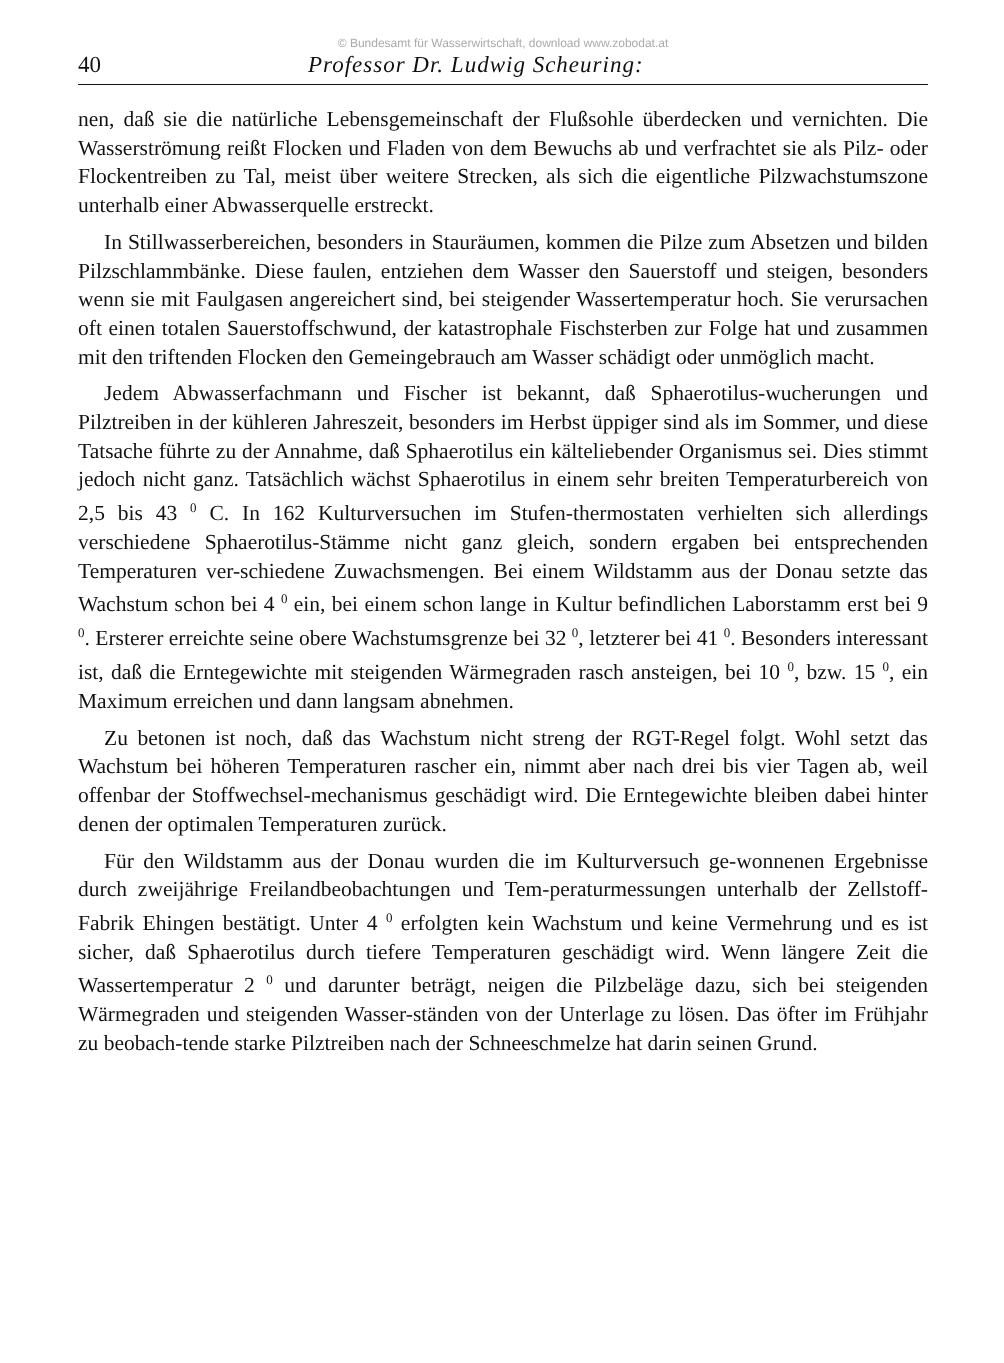© Bundesamt für Wasserwirtschaft, download www.zobodat.at
40 Professor Dr. Ludwig Scheuring:
nen, daß sie die natürliche Lebensgemeinschaft der Flußsohle überdecken und vernichten. Die Wasserströmung reißt Flocken und Fladen von dem Bewuchs ab und verfrachtet sie als Pilz- oder Flockentreiben zu Tal, meist über weitere Strecken, als sich die eigentliche Pilzwachstumszone unterhalb einer Abwasserquelle erstreckt.
In Stillwasserbereichen, besonders in Stauräumen, kommen die Pilze zum Absetzen und bilden Pilzschlammbänke. Diese faulen, entziehen dem Wasser den Sauerstoff und steigen, besonders wenn sie mit Faulgasen angereichert sind, bei steigender Wassertemperatur hoch. Sie verursachen oft einen totalen Sauerstoffschwund, der katastrophale Fischsterben zur Folge hat und zusammen mit den triftenden Flocken den Gemeingebrauch am Wasser schädigt oder unmöglich macht.
Jedem Abwasserfachmann und Fischer ist bekannt, daß Sphaerotilus-wucherungen und Pilztreiben in der kühleren Jahreszeit, besonders im Herbst üppiger sind als im Sommer, und diese Tatsache führte zu der Annahme, daß Sphaerotilus ein kälteliebender Organismus sei. Dies stimmt jedoch nicht ganz. Tatsächlich wächst Sphaerotilus in einem sehr breiten Temperaturbereich von 2,5 bis 43 <sup>0</sup> C. In 162 Kulturversuchen im Stufen-thermostaten verhielten sich allerdings verschiedene Sphaerotilus-Stämme nicht ganz gleich, sondern ergaben bei entsprechenden Temperaturen ver-schiedene Zuwachsmengen. Bei einem Wildstamm aus der Donau setzte das Wachstum schon bei 4 <sup>0</sup> ein, bei einem schon lange in Kultur befindlichen Laborstamm erst bei 9 <sup>0</sup>. Ersterer erreichte seine obere Wachstumsgrenze bei 32 <sup>0</sup>, letzterer bei 41 <sup>0</sup>. Besonders interessant ist, daß die Erntegewichte mit steigenden Wärmegraden rasch ansteigen, bei 10 <sup>0</sup>, bzw. 15 <sup>0</sup>, ein Maximum erreichen und dann langsam abnehmen.
Zu betonen ist noch, daß das Wachstum nicht streng der RGT-Regel folgt. Wohl setzt das Wachstum bei höheren Temperaturen rascher ein, nimmt aber nach drei bis vier Tagen ab, weil offenbar der Stoffwechsel-mechanismus geschädigt wird. Die Erntegewichte bleiben dabei hinter denen der optimalen Temperaturen zurück.
Für den Wildstamm aus der Donau wurden die im Kulturversuch ge-wonnenen Ergebnisse durch zweijährige Freilandbeobachtungen und Tem-peraturmessungen unterhalb der Zellstoff-Fabrik Ehingen bestätigt. Unter 4 <sup>0</sup> erfolgten kein Wachstum und keine Vermehrung und es ist sicher, daß Sphaerotilus durch tiefere Temperaturen geschädigt wird. Wenn längere Zeit die Wassertemperatur 2 <sup>0</sup> und darunter beträgt, neigen die Pilzbeläge dazu, sich bei steigenden Wärmegraden und steigenden Wasser-ständen von der Unterlage zu lösen. Das öfter im Frühjahr zu beobach-tende starke Pilztreiben nach der Schneeschmelze hat darin seinen Grund.